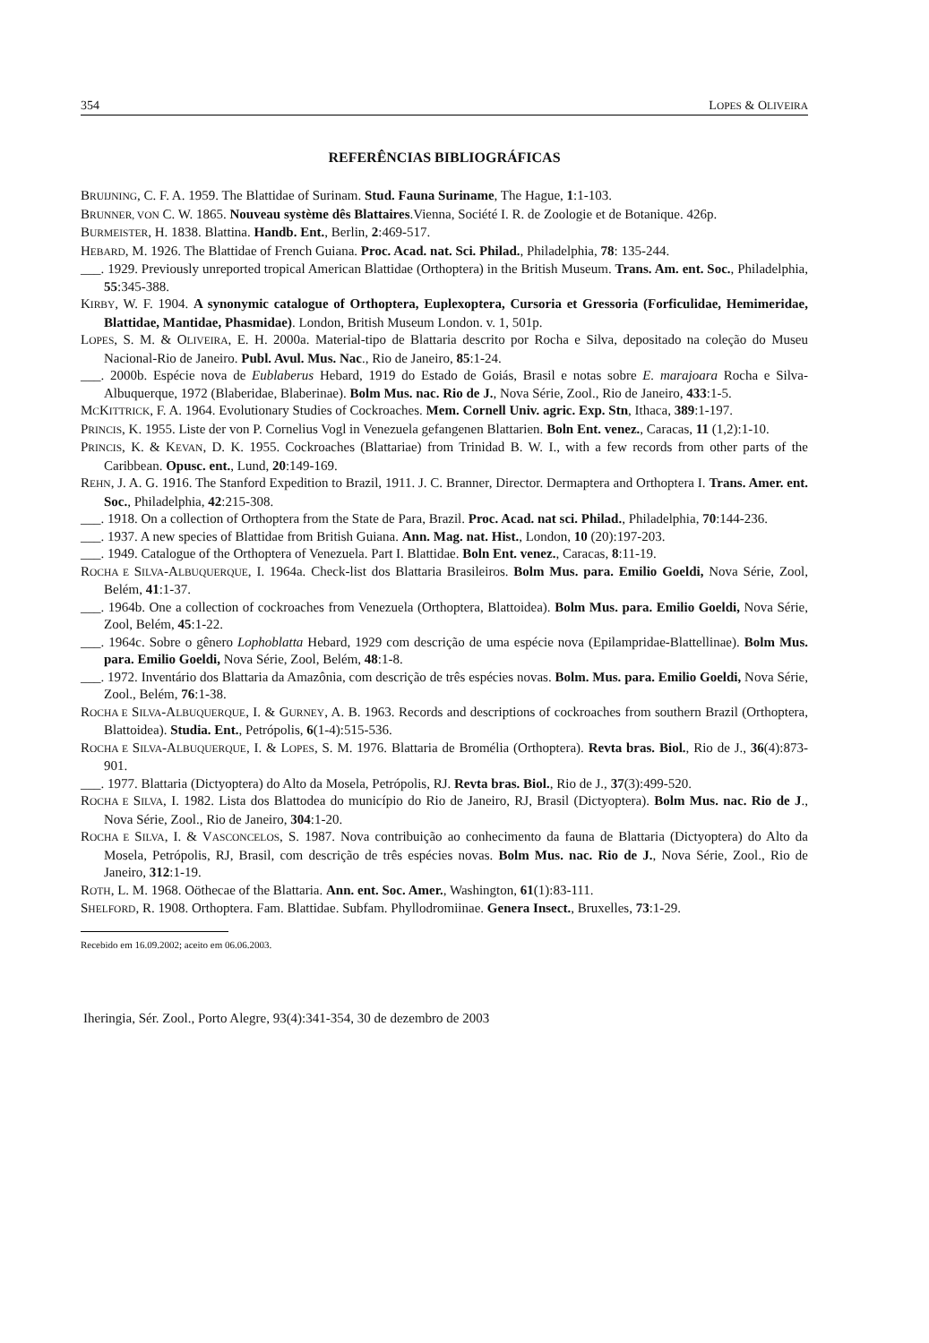354 LOPES & OLIVEIRA
REFERÊNCIAS BIBLIOGRÁFICAS
BRUIJNING, C. F. A. 1959. The Blattidae of Surinam. Stud. Fauna Suriname, The Hague, 1:1-103.
BRUNNER, VON C. W. 1865. Nouveau système dês Blattaires.Vienna, Société I. R. de Zoologie et de Botanique. 426p.
BURMEISTER, H. 1838. Blattina. Handb. Ent., Berlin, 2:469-517.
HEBARD, M. 1926. The Blattidae of French Guiana. Proc. Acad. nat. Sci. Philad., Philadelphia, 78: 135-244.
___. 1929. Previously unreported tropical American Blattidae (Orthoptera) in the British Museum. Trans. Am. ent. Soc., Philadelphia, 55:345-388.
KIRBY, W. F. 1904. A synonymic catalogue of Orthoptera, Euplexoptera, Cursoria et Gressoria (Forficulidae, Hemimeridae, Blattidae, Mantidae, Phasmidae). London, British Museum London. v. 1, 501p.
LOPES, S. M. & OLIVEIRA, E. H. 2000a. Material-tipo de Blattaria descrito por Rocha e Silva, depositado na coleção do Museu Nacional-Rio de Janeiro. Publ. Avul. Mus. Nac., Rio de Janeiro, 85:1-24.
___. 2000b. Espécie nova de Eublaberus Hebard, 1919 do Estado de Goiás, Brasil e notas sobre E. marajoara Rocha e Silva-Albuquerque, 1972 (Blaberidae, Blaberinae). Bolm Mus. nac. Rio de J., Nova Série, Zool., Rio de Janeiro, 433:1-5.
MCKITTRICK, F. A. 1964. Evolutionary Studies of Cockroaches. Mem. Cornell Univ. agric. Exp. Stn, Ithaca, 389:1-197.
PRINCIS, K. 1955. Liste der von P. Cornelius Vogl in Venezuela gefangenen Blattarien. Boln Ent. venez., Caracas, 11 (1,2):1-10.
PRINCIS, K. & KEVAN, D. K. 1955. Cockroaches (Blattariae) from Trinidad B. W. I., with a few records from other parts of the Caribbean. Opusc. ent., Lund, 20:149-169.
REHN, J. A. G. 1916. The Stanford Expedition to Brazil, 1911. J. C. Branner, Director. Dermaptera and Orthoptera I. Trans. Amer. ent. Soc., Philadelphia, 42:215-308.
___. 1918. On a collection of Orthoptera from the State de Para, Brazil. Proc. Acad. nat sci. Philad., Philadelphia, 70:144-236.
___. 1937. A new species of Blattidae from British Guiana. Ann. Mag. nat. Hist., London, 10 (20):197-203.
___. 1949. Catalogue of the Orthoptera of Venezuela. Part I. Blattidae. Boln Ent. venez., Caracas, 8:11-19.
ROCHA E SILVA-ALBUQUERQUE, I. 1964a. Check-list dos Blattaria Brasileiros. Bolm Mus. para. Emilio Goeldi, Nova Série, Zool, Belém, 41:1-37.
___. 1964b. One a collection of cockroaches from Venezuela (Orthoptera, Blattoidea). Bolm Mus. para. Emilio Goeldi, Nova Série, Zool, Belém, 45:1-22.
___. 1964c. Sobre o gênero Lophoblatta Hebard, 1929 com descrição de uma espécie nova (Epilampridae-Blattellinae). Bolm Mus. para. Emilio Goeldi, Nova Série, Zool, Belém, 48:1-8.
___. 1972. Inventário dos Blattaria da Amazônia, com descrição de três espécies novas. Bolm. Mus. para. Emilio Goeldi, Nova Série, Zool., Belém, 76:1-38.
ROCHA E SILVA-ALBUQUERQUE, I. & GURNEY, A. B. 1963. Records and descriptions of cockroaches from southern Brazil (Orthoptera, Blattoidea). Studia. Ent., Petrópolis, 6(1-4):515-536.
ROCHA E SILVA-ALBUQUERQUE, I. & LOPES, S. M. 1976. Blattaria de Bromélia (Orthoptera). Revta bras. Biol., Rio de J., 36(4):873-901.
___. 1977. Blattaria (Dictyoptera) do Alto da Mosela, Petrópolis, RJ. Revta bras. Biol., Rio de J., 37(3):499-520.
ROCHA E SILVA, I. 1982. Lista dos Blattodea do município do Rio de Janeiro, RJ, Brasil (Dictyoptera). Bolm Mus. nac. Rio de J., Nova Série, Zool., Rio de Janeiro, 304:1-20.
ROCHA E SILVA, I. & VASCONCELOS, S. 1987. Nova contribuição ao conhecimento da fauna de Blattaria (Dictyoptera) do Alto da Mosela, Petrópolis, RJ, Brasil, com descrição de três espécies novas. Bolm Mus. nac. Rio de J., Nova Série, Zool., Rio de Janeiro, 312:1-19.
ROTH, L. M. 1968. Oöthecae of the Blattaria. Ann. ent. Soc. Amer., Washington, 61(1):83-111.
SHELFORD, R. 1908. Orthoptera. Fam. Blattidae. Subfam. Phyllodromiinae. Genera Insect., Bruxelles, 73:1-29.
Recebido em 16.09.2002; aceito em 06.06.2003.
Iheringia, Sér. Zool., Porto Alegre, 93(4):341-354, 30 de dezembro de 2003